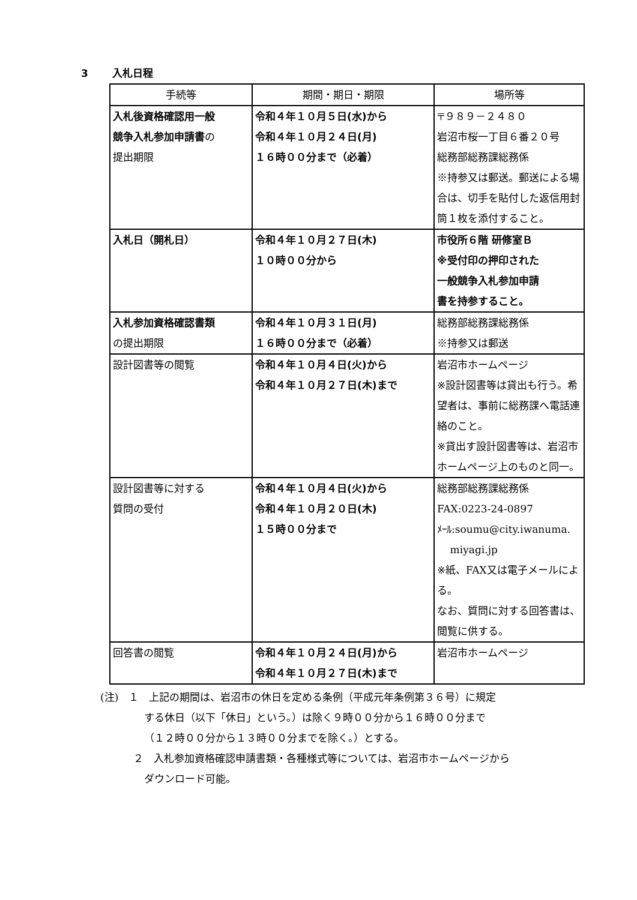3 入札日程
| 手続等 | 期間・期日・期限 | 場所等 |
| --- | --- | --- |
| 入札後資格確認用一般 競争入札参加申請書 の 提出期限 | 令和４年１０月５日(水)から 令和４年１０月２４日(月) １６時００分まで（必着） | 〒９８９－２４８０ 岩沼市桜一丁目６番２０号 総務部総務課総務係 ※持参又は郵送。郵送による場合は、切手を貼付した返信用封筒１枚を添付すること。 |
| 入札日（開札日） | 令和４年１０月２７日(木) １０時００分から | 市役所６階 研修室Ｂ ※受付印の押印された 一般競争入札参加申請 書を持参すること。 |
| 入札参加資格確認書類 の提出期限 | 令和４年１０月３１日(月) １６時００分まで（必着） | 総務部総務課総務係 ※持参又は郵送 |
| 設計図書等の閲覧 | 令和４年１０月４日(火)から 令和４年１０月２７日(木)まで | 岩沼市ホームページ ※設計図書等は貸出も行う。希望者は、事前に総務課へ電話連絡のこと。 ※貸出す設計図書等は、岩沼市ホームページ上のものと同一。 |
| 設計図書等に対する 質問の受付 | 令和４年１０月４日(火)から 令和４年１０月２０日(木) １５時００分まで | 総務部総務課総務係 FAX:0223-24-0897 ﾒｰﾙ:soumu@city.iwanuma. miyagi.jp ※紙、FAX又は電子メールによる。 なお、質問に対する回答書は、閲覧に供する。 |
| 回答書の閲覧 | 令和４年１０月２４日(月)から 令和４年１０月２７日(木)まで | 岩沼市ホームページ |
(注)　１　上記の期間は、岩沼市の休日を定める条例（平成元年条例第３６号）に規定
する休日（以下「休日」という。）は除く９時００分から１６時００分まで
（１２時００分から１３時００分までを除く。）とする。
２　入札参加資格確認申請書類・各種様式等については、岩沼市ホームページから
ダウンロード可能。